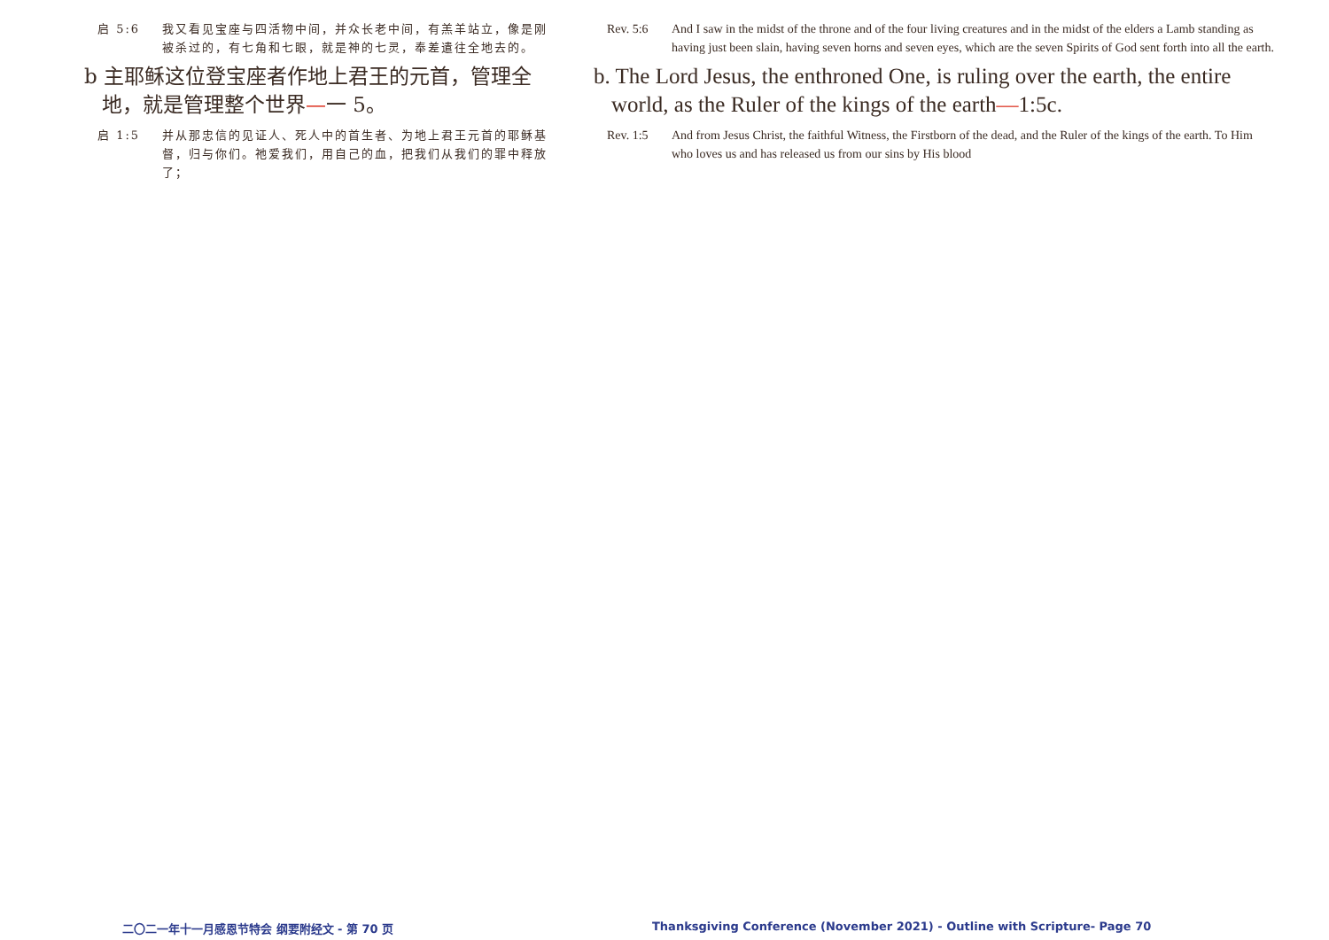启 5:6 我又看见宝座与四活物中间，并众长老中间，有羔羊站立，像是刚被杀过的，有七角和七眼，就是神的七灵，奉差遣往全地去的。
b 主耶稣这位登宝座者作地上君王的元首，管理全地，就是管理整个世界—一 5。
启 1:5 并从那忠信的见证人、死人中的首生者、为地上君王元首的耶稣基督，归与你们。祂爱我们，用自己的血，把我们从我们的罪中释放了；
Rev. 5:6 And I saw in the midst of the throne and of the four living creatures and in the midst of the elders a Lamb standing as having just been slain, having seven horns and seven eyes, which are the seven Spirits of God sent forth into all the earth.
b. The Lord Jesus, the enthroned One, is ruling over the earth, the entire world, as the Ruler of the kings of the earth—1:5c.
Rev. 1:5 And from Jesus Christ, the faithful Witness, the Firstborn of the dead, and the Ruler of the kings of the earth. To Him who loves us and has released us from our sins by His blood
二〇二一年十一月感恩节特会 纲要附经文 - 第 70 页
Thanksgiving Conference (November 2021) - Outline with Scripture- Page 70